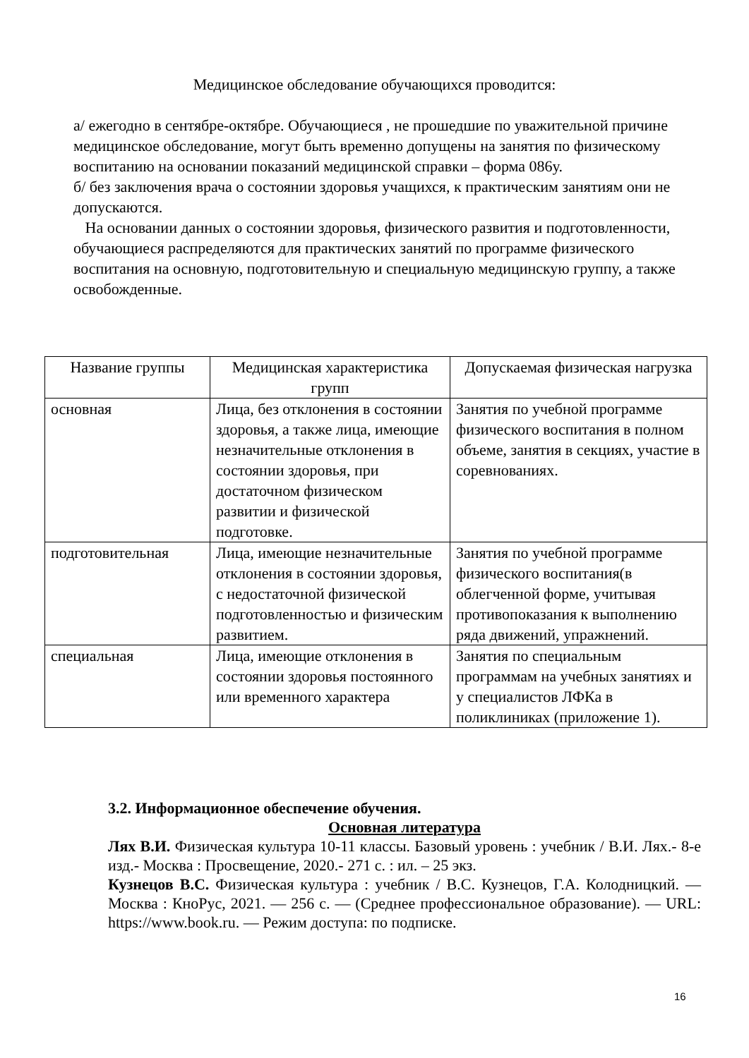Медицинское обследование обучающихся проводится:
а/ ежегодно в сентябре-октябре. Обучающиеся , не прошедшие по уважительной причине медицинское обследование, могут быть временно допущены на занятия по физическому воспитанию на основании показаний медицинской справки – форма 086у.
б/ без заключения врача о состоянии здоровья учащихся, к практическим занятиям они не допускаются.
На основании данных о состоянии здоровья, физического развития и подготовленности, обучающиеся распределяются для практических занятий по программе физического воспитания на основную, подготовительную и специальную медицинскую группу, а также освобожденные.
| Название группы | Медицинская характеристика групп | Допускаемая физическая нагрузка |
| --- | --- | --- |
| основная | Лица, без отклонения в состоянии здоровья, а также лица, имеющие незначительные отклонения в состоянии здоровья, при достаточном физическом развитии и физической подготовке. | Занятия по учебной программе физического воспитания в полном объеме, занятия в секциях, участие в соревнованиях. |
| подготовительная | Лица, имеющие незначительные отклонения в состоянии здоровья, с недостаточной физической подготовленностью и физическим развитием. | Занятия по учебной программе физического воспитания(в облегченной форме, учитывая противопоказания к выполнению ряда движений, упражнений. |
| специальная | Лица, имеющие отклонения в состоянии здоровья постоянного или временного характера | Занятия по специальным программам на учебных занятиях и у специалистов ЛФКа в поликлиниках (приложение 1). |
3.2. Информационное обеспечение обучения.
Основная литература
Лях В.И. Физическая культура 10-11 классы. Базовый уровень : учебник / В.И. Лях.- 8-е изд.- Москва : Просвещение, 2020.- 271 с. : ил. – 25 экз.
Кузнецов В.С. Физическая культура : учебник / В.С. Кузнецов, Г.А. Колодницкий. — Москва : КноРус, 2021. — 256 с. — (Среднее профессиональное образование). — URL: https://www.book.ru. — Режим доступа: по подписке.
16